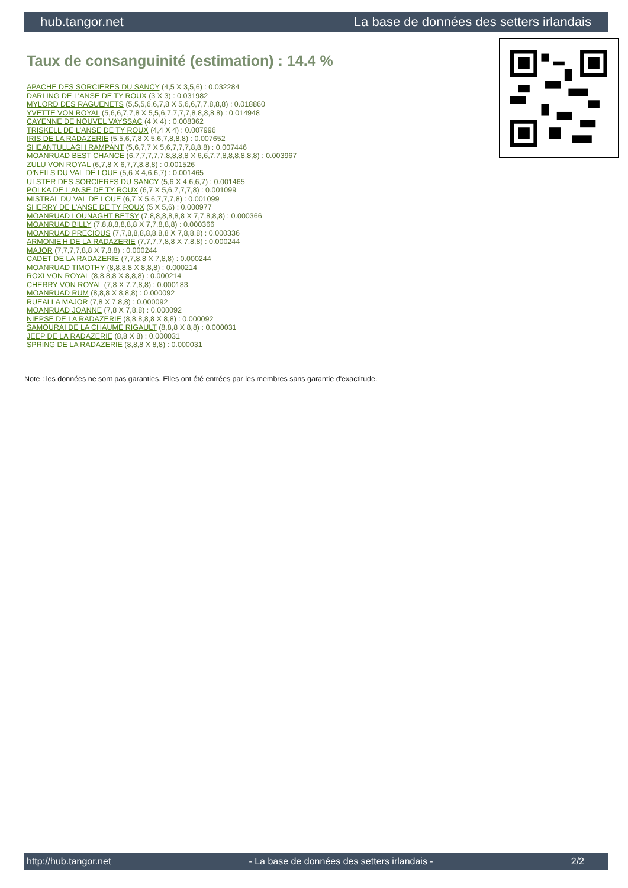hub.tangor.net La base de données des setters irlandais
Taux de consanguinité (estimation) : 14.4 %
APACHE DES SORCIERES DU SANCY (4,5 X 3,5,6) : 0.032284
DARLING DE L'ANSE DE TY ROUX (3 X 3) : 0.031982
MYLORD DES RAGUENETS (5,5,5,6,6,7,8 X 5,6,6,7,7,8,8,8) : 0.018860
YVETTE VON ROYAL (5,6,6,7,7,8 X 5,5,6,7,7,7,7,8,8,8,8,8) : 0.014948
CAYENNE DE NOUVEL VAYSSAC (4 X 4) : 0.008362
TRISKELL DE L'ANSE DE TY ROUX (4,4 X 4) : 0.007996
IRIS DE LA RADAZERIE (5,5,6,7,8 X 5,6,7,8,8,8) : 0.007652
SHEANTULLAGH RAMPANT (5,6,7,7 X 5,6,7,7,7,8,8,8) : 0.007446
MOANRUAD BEST CHANCE (6,7,7,7,7,7,8,8,8,8 X 6,6,7,7,8,8,8,8,8,8) : 0.003967
ZULU VON ROYAL (6,7,8 X 6,7,7,8,8,8) : 0.001526
O'NEILS DU VAL DE LOUE (5,6 X 4,6,6,7) : 0.001465
ULSTER DES SORCIERES DU SANCY (5,6 X 4,6,6,7) : 0.001465
POLKA DE L'ANSE DE TY ROUX (6,7 X 5,6,7,7,7,8) : 0.001099
MISTRAL DU VAL DE LOUE (6,7 X 5,6,7,7,7,8) : 0.001099
SHERRY DE L'ANSE DE TY ROUX (5 X 5,6) : 0.000977
MOANRUAD LOUNAGHT BETSY (7,8,8,8,8,8,8 X 7,7,8,8,8) : 0.000366
MOANRUAD BILLY (7,8,8,8,8,8,8 X 7,7,8,8,8) : 0.000366
MOANRUAD PRECIOUS (7,7,8,8,8,8,8,8,8 X 7,8,8,8) : 0.000336
ARMONIE'H DE LA RADAZERIE (7,7,7,7,8,8 X 7,8,8) : 0.000244
MAJOR (7,7,7,7,8,8 X 7,8,8) : 0.000244
CADET DE LA RADAZERIE (7,7,8,8 X 7,8,8) : 0.000244
MOANRUAD TIMOTHY (8,8,8,8 X 8,8,8) : 0.000214
ROXI VON ROYAL (8,8,8,8 X 8,8,8) : 0.000214
CHERRY VON ROYAL (7,8 X 7,7,8,8) : 0.000183
MOANRUAD RUM (8,8,8 X 8,8,8) : 0.000092
RUEALLA MAJOR (7,8 X 7,8,8) : 0.000092
MOANRUAD JOANNE (7,8 X 7,8,8) : 0.000092
NIEPSE DE LA RADAZERIE (8,8,8,8,8 X 8,8) : 0.000092
SAMOURAI DE LA CHAUME RIGAULT (8,8,8 X 8,8) : 0.000031
JEEP DE LA RADAZERIE (8,8 X 8) : 0.000031
SPRING DE LA RADAZERIE (8,8,8 X 8,8) : 0.000031
Note : les données ne sont pas garanties. Elles ont été entrées par les membres sans garantie d'exactitude.
http://hub.tangor.net - La base de données des setters irlandais - 2/2